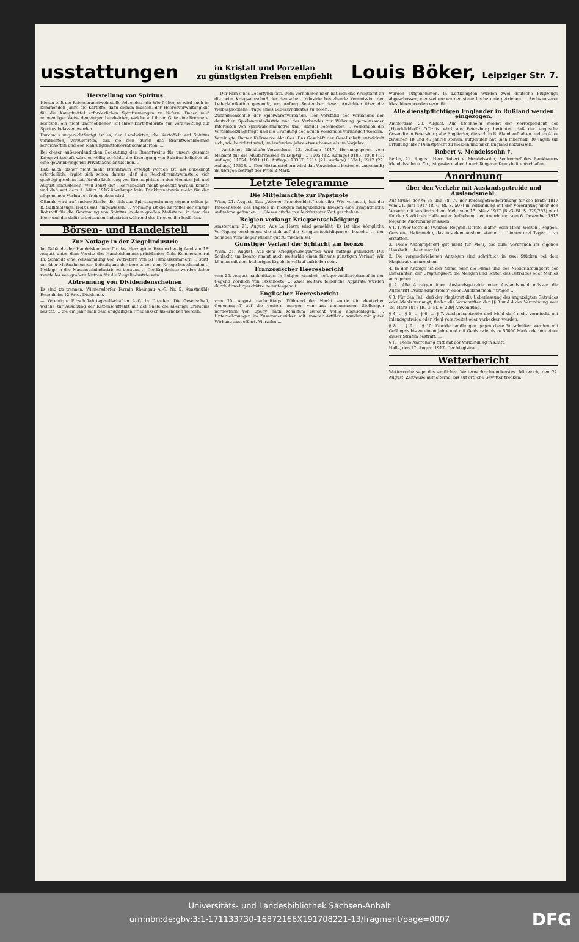usstattungen in Kristall und Porzellan
zu günstigsten Preisen empfiehlt Louis Böker, Leipziger Str. 7.
Herstellung von Spiritus
Hierzu teilt die Reichsbranntweinstelle folgendes mit: Wie früher, so wird auch im kommenden Jahre die Kartoffel dazu dienen müssen, der Heeresverwaltung die für die Kampfmittel erforderlichen Spiritusmengen zu liefern. Daher muß notwendiger Weise denjenigen Landwirten, welche auf ihrem Gute eine Brennerei besitzen, ein nicht unerheblicher Teil ihrer Kartoffelernte zur Verarbeitung auf Spiritus belassen werden.
Durchaus ungerechtfertigt ist es, den Landwirten, die Kartoffeln auf Spiritus verarbeiten, vorzuwerfen, daß sie sich durch das Branntweinbrennen bereicherten und den Nahrungsmittelvorrat schmälerten. ...
Bei dieser außerordentlichen Bedeutung des Branntweins für unsere gesamte Kriegswirtschaft wäre es völlig verfehlt, die Erzeugung von Spiritus lediglich als eine gewinnbringende Privatsache anzusehen. ...
Daß auch bisher nicht mehr Branntwein erzeugt worden ist, als unbedingt erforderlich, ergibt sich schon daraus, daß die Reichsbranntweinstelle sich genötigt gesehen hat, für die Lieferung von Brennspiritus in den Monaten Juli und August einzustellen, weil sonst der Heeresbedarf nicht gedeckt werden konnte und daß seit dem 1. März 1916 überhaupt kein Trinkbranntwein mehr für den allgemeinen Verbrauch freigegeben wird.
Oftmals wird auf andere Stoffe, die sich zur Spiritusgewinnung eignen sollen (z. B. Sulfitablauge, Holz usw.) hingewiesen, ... Vorläufig ist die Kartoffel der einzige Rohstoff für die Gewinnung von Spiritus in dem großen Maßstabe, in dem das Heer und die dafür arbeitenden Industrien während des Krieges ihn bedürfen.
Börsen- und Handelsteil
Zur Notlage in der Ziegelindustrie
Im Gebäude der Handelskammer für das Herzogtum Braunschweig fand am 18. August unter dem Vorsitz des Handelskammerpräsidenten Geh. Kommerzienrat Dr. Schmidt eine Versammlung von Vertretern von 51 Handelskammern ... statt, um über Maßnahmen zur Befestigung der bereits vor dem Kriege bestehenden ... Notlage in der Mauersteinindustrie zu beraten. ... Die Ergebnisse werden daher zweifellos von großem Nutzen für die Ziegelindustrie sein.
Abtrennung von Dividendenscheinen
Es sind zu trennen: Wilmersdorfer Terrain Rheingau A.-G. Nr. 5; Kunstmühle Rosenheim 12 Proz. Dividende.
— Vereinigte Elbschiffahrtsgesellschaften A.-G. in Dresden. Die Gesellschaft, welche zur Ausübung der Kettenschiffahrt auf der Saale die alleinige Erlaubnis besitzt, ... die ein Jahr nach dem endgültigen Friedensschluß erhoben werden.
— Der Plan eines Lederfyndikats. Dem Vernehmen nach hat sich das Kriegsamt an die beim Kriegsausschuß der deutschen Industrie bestehende Kommission der Lederfabrikation gewandt, um Anfang September deren Ansichten über die vielbesprochene Frage eines Ledersyndikates zu hören. ...
Zusammenschluß der Spielwarenverbände. Der Vorstand des Verbandes der deutschen Spielwarenindustrie und des Verbandes zur Wahrung gemeinsamer Interessen von Spielwarenindustrie und -Handel beschlossen ... Verbänden die Verschmelzungsfrage und die Gründung des neuen Verbandes verhandelt werden.
Vereinigte Harzer Kalkwerke Akt.-Ges. Das Geschäft der Gesellschaft entwickelt sich, wie berichtet wird, im laufenden Jahre etwas besser als im Vorjahre, ...
— Amtliches Einkäufer-Verzeichnis. 22. Auflage 1917. Herausgegeben vom Meßamt für die Mustermessen in Leipzig. ... 1905 (12. Auflage) 9105, 1908 (15. Auflage) 11054, 1911 (18. Auflage) 13387, 1914 (21. Auflage) 15741, 1917 (22. Auflage) 17538. ... Den Meßausstellern wird das Verzeichnis kostenlos zugesandt; im übrigen beträgt der Preis 2 Mark.
Letzte Telegramme
Die Mittelmächte zur Papstnote
Wien, 21. August. Das „Wiener Fremdenblatt“ schreibt: Wie verlautet, hat die Friedensnote des Papstes in hiesigen maßgebenden Kreisen eine sympathische Aufnahme gefunden. ... Dieses dürfte in allerkürzester Zeit geschehen.
Belgien verlangt Kriegsentschädigung
Amsterdam, 21. August. Aus Le Havre wird gemeldet: Es ist eine königliche Verfügung erschienen, die sich auf die Kriegsentschädigungen bezieht. ... der Schaden vom Sieger wieder gut zu machen sei.
Günstiger Verlauf der Schlacht am Isonzo
Wien, 21. August. Aus dem Kriegspressequartier wird mittags gemeldet: Die Schlacht am Isonzo nimmt auch weiterhin einen für uns günstigen Verlauf. Wir können mit dem bisherigen Ergebnis vollauf zufrieden sein.
Französischer Heeresbericht
vom 20. August nachmittags: In Belgien ziemlich heftiger Artilleriekampf in der Gegend nördlich von Bixschoote. ... Zwei weitere feindliche Apparate wurden durch Abwehrgeschütze heruntergeholt.
Englischer Heeresbericht
vom 20. August nachmittags: Während der Nacht wurde ein deutscher Gegenangriff auf die gestern morgen von uns genommenen Stellungen nordöstlich von Epehy nach scharfem Gefecht völlig abgeschlagen. ... Unternehmungen im Zusammenwirken mit unserer Artillerie wurden mit guter Wirkung ausgeführt. Vierzehn ...
wurden aufgenommen. In Luftkämpfen wurden zwei deutsche Flugzeuge abgeschossen, vier weitere wurden steuerlos heruntergetrieben. ... Sechs unserer Maschinen werden vermißt.
Alle dienstpflichtigen Engländer in Rußland werden eingezogen.
Amsterdam, 20. August. Aus Stockholm meldet der Korrespondent des „Handelsblad“: Offiziös wird aus Petersburg berichtet, daß der englische Gesandte in Petersburg alle Engländer, die sich in Rußland aufhalten und im Alter zwischen 18 und 45 Jahren stehen, aufgerufen hat, sich innerhalb 30 Tagen zur Erfüllung ihrer Dienstpflicht zu melden und nach England abzureisen.
Robert v. Mendelssohn †.
Berlin, 21. August. Herr Robert v. Mendelssohn, Seniorchef des Bankhauses Mendelssohn u. Co., ist gestern abend nach längerer Krankheit entschlafen.
Anordnung
über den Verkehr mit Auslandsgetreide und Auslandsmehl.
Auf Grund der §§ 58 und 78, 79 der Reichsgetreideordnung für die Ernte 1917 vom 21. Juni 1917 (R.-G.-Bl. S. 507) in Verbindung mit der Verordnung über den Verkehr mit ausländischem Mehl vom 13. März 1917 (R.-G.-Bl. S. 229/252) wird für den Stadtkreis Halle unter Aufhebung der Anordnung vom 6. Dezember 1916 folgende Anordnung erlassen:
§ 1. 1. Wer Getreide (Weizen, Roggen, Gerste, Hafer) oder Mehl (Weizen-, Roggen, Gersten-, Hafermehl), das aus dem Ausland stammt ... binnen drei Tagen ... zu erstatten.
2. Diese Anzeigepflicht gilt nicht für Mehl, das zum Verbrauch im eigenen Haushalt ... bestimmt ist.
3. Die vorgeschriebenen Anzeigen sind schriftlich in zwei Stücken bei dem Magistrat einzureichen.
4. In der Anzeige ist der Name oder die Firma und der Niederlassungsort des Lieferanten, der Ursprungsort, die Mengen und Sorten des Getreides oder Mehles anzugeben. ...
§ 2. Alle Anzeigen über Auslandsgetreide oder Auslandsmehl müssen die Aufschrift „Auslandsgetreide“ oder „Auslandsmehl“ tragen ...
§ 3. Für den Fall, daß der Magistrat die Ueberlassung des angezeigten Getreides oder Mehls verlangt, finden die Vorschriften der §§ 3 und 4 der Verordnung vom 18. März 1917 (R.-G.-Bl. S. 229) Anwendung.
§ 4. ... § 5. ... § 6. ... § 7. Auslandsgetreide und Mehl darf nicht vermischt mit Inlandsgetreide oder Mehl verarbeitet oder verbacken werden.
§ 8. ... § 9. ... § 10. Zuwiderhandlungen gegen diese Vorschriften werden mit Gefängnis bis zu einem Jahre und mit Geldstrafe bis zu 50000 Mark oder mit einer dieser Strafen bestraft. ...
§ 11. Diese Anordnung tritt mit der Verkündung in Kraft.
Halle, den 17. August 1917. Der Magistrat.
Wetterbericht
Wettervorhersage des amtlichen Wetternachrichtendienstes. Mittwoch, den 22. August: Zeitweise aufheiternd, bis auf örtliche Gewitter trocken.
Universitäts- und Landesbibliothek Sachsen-Anhalt
urn:nbn:de:gbv:3:1-171133730-16872166X191708221-13/fragment/page=0007
DFG